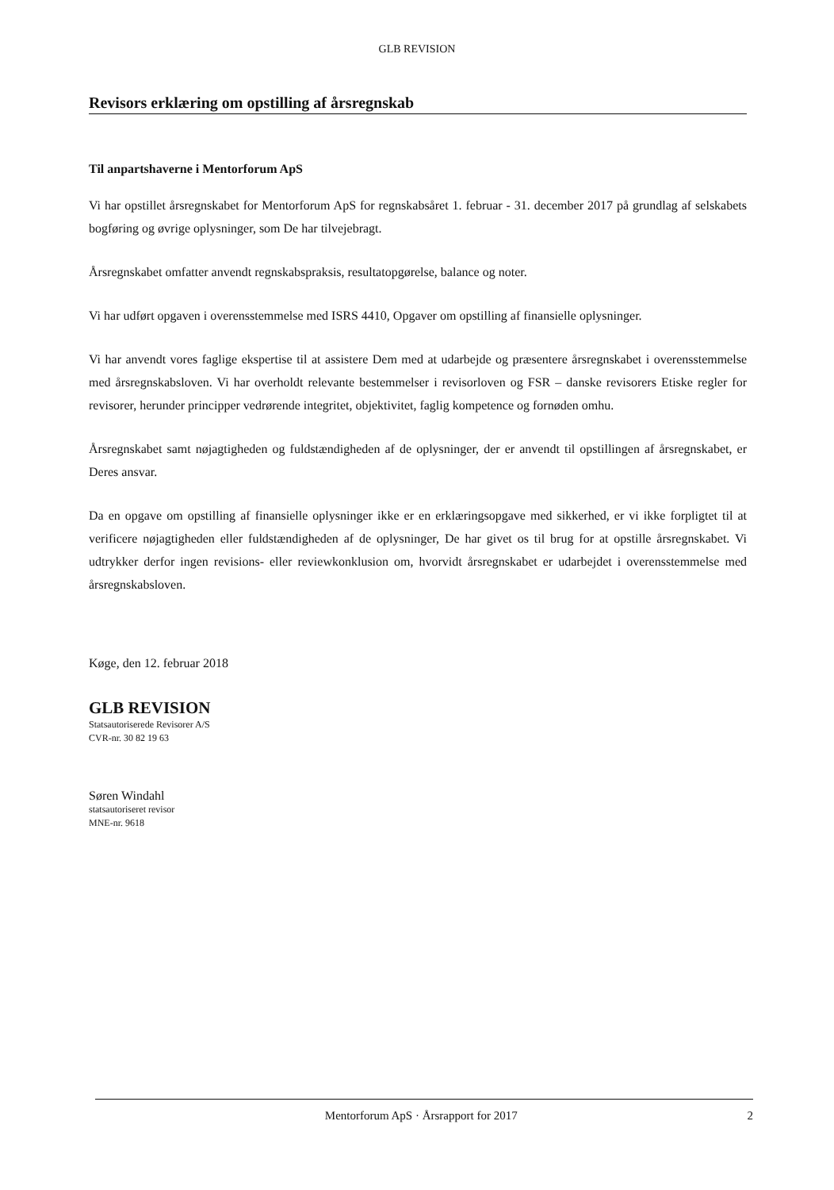GLB REVISION
Revisors erklæring om opstilling af årsregnskab
Til anpartshaverne i Mentorforum ApS
Vi har opstillet årsregnskabet for Mentorforum ApS for regnskabsåret 1. februar - 31. december 2017 på grundlag af selskabets bogføring og øvrige oplysninger, som De har tilvejebragt.
Årsregnskabet omfatter anvendt regnskabspraksis, resultatopgørelse, balance og noter.
Vi har udført opgaven i overensstemmelse med ISRS 4410, Opgaver om opstilling af finansielle oplysninger.
Vi har anvendt vores faglige ekspertise til at assistere Dem med at udarbejde og præsentere årsregnskabet i overensstemmelse med årsregnskabsloven. Vi har overholdt relevante bestemmelser i revisorloven og FSR – danske revisorers Etiske regler for revisorer, herunder principper vedrørende integritet, objektivitet, faglig kompetence og fornøden omhu.
Årsregnskabet samt nøjagtigheden og fuldstændigheden af de oplysninger, der er anvendt til opstillingen af årsregnskabet, er Deres ansvar.
Da en opgave om opstilling af finansielle oplysninger ikke er en erklæringsopgave med sikkerhed, er vi ikke forpligtet til at verificere nøjagtigheden eller fuldstændigheden af de oplysninger, De har givet os til brug for at opstille årsregnskabet. Vi udtrykker derfor ingen revisions- eller reviewkonklusion om, hvorvidt årsregnskabet er udarbejdet i overensstemmelse med årsregnskabsloven.
Køge, den 12. februar 2018
GLB REVISION
Statsautoriserede Revisorer A/S
CVR-nr. 30 82 19 63
Søren Windahl
statsautoriseret revisor
MNE-nr. 9618
Mentorforum ApS · Årsrapport for 2017 2